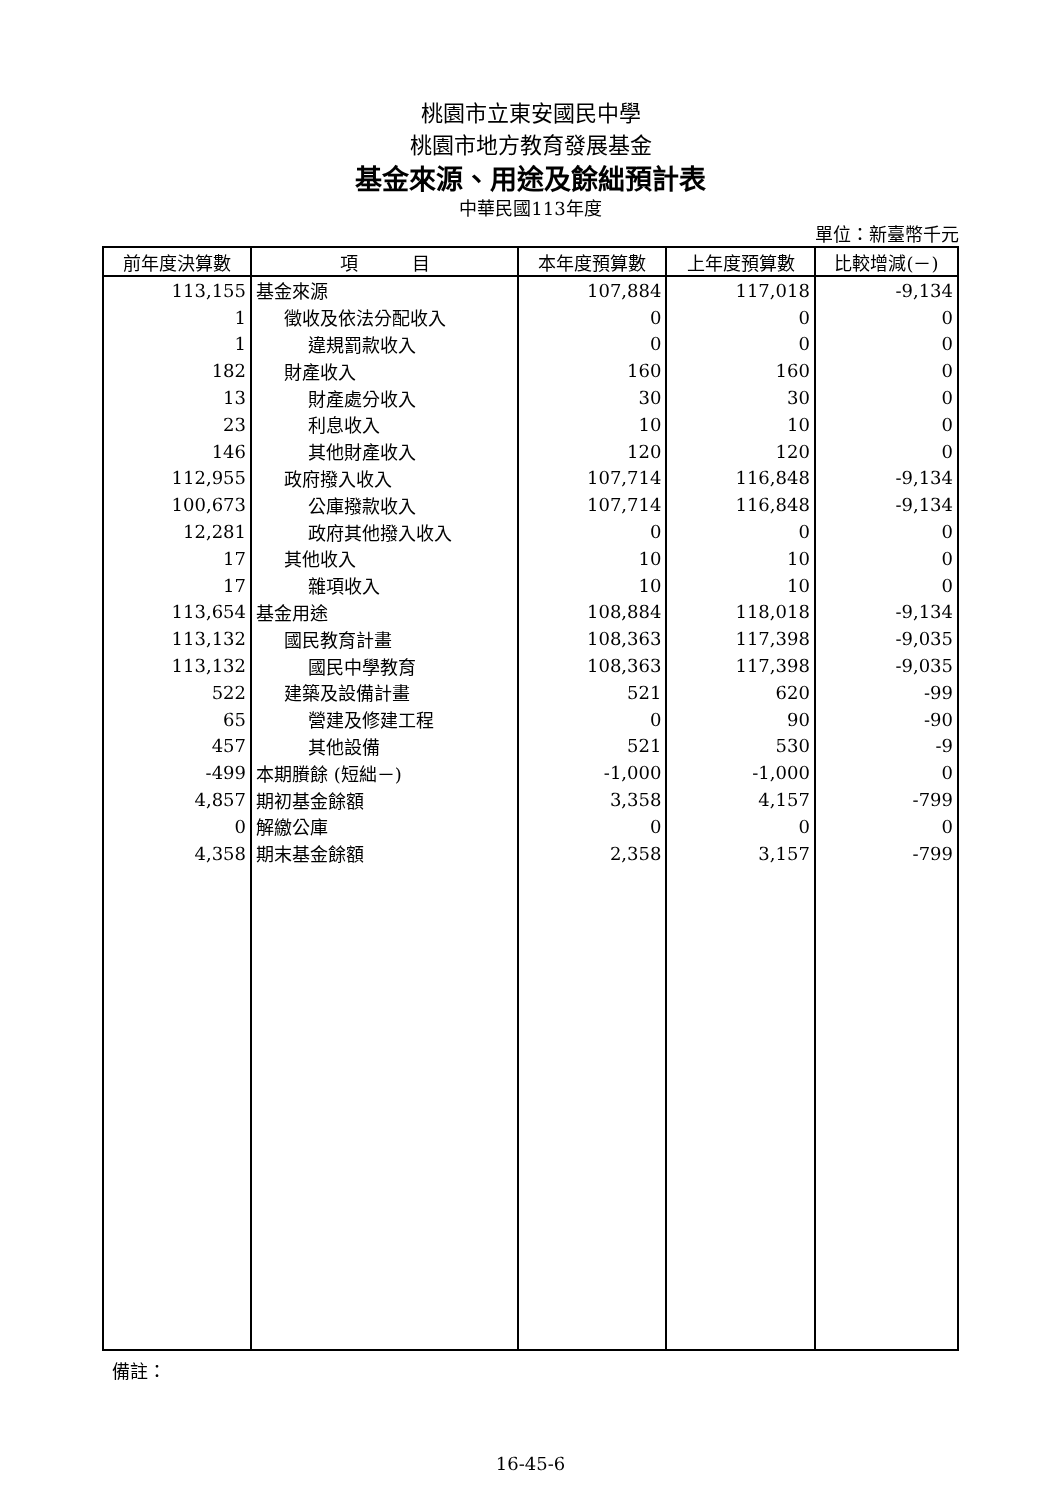桃園市立東安國民中學
桃園市地方教育發展基金
基金來源、用途及餘絀預計表
中華民國113年度
單位：新臺幣千元
| 前年度決算數 | 項 目 | 本年度預算數 | 上年度預算數 | 比較增減(－) |
| --- | --- | --- | --- | --- |
| 113,155 | 基金來源 | 107,884 | 117,018 | -9,134 |
| 1 | 徵收及依法分配收入 | 0 | 0 | 0 |
| 1 | 違規罰款收入 | 0 | 0 | 0 |
| 182 | 財產收入 | 160 | 160 | 0 |
| 13 | 財產處分收入 | 30 | 30 | 0 |
| 23 | 利息收入 | 10 | 10 | 0 |
| 146 | 其他財產收入 | 120 | 120 | 0 |
| 112,955 | 政府撥入收入 | 107,714 | 116,848 | -9,134 |
| 100,673 | 公庫撥款收入 | 107,714 | 116,848 | -9,134 |
| 12,281 | 政府其他撥入收入 | 0 | 0 | 0 |
| 17 | 其他收入 | 10 | 10 | 0 |
| 17 | 雜項收入 | 10 | 10 | 0 |
| 113,654 | 基金用途 | 108,884 | 118,018 | -9,134 |
| 113,132 | 國民教育計畫 | 108,363 | 117,398 | -9,035 |
| 113,132 | 國民中學教育 | 108,363 | 117,398 | -9,035 |
| 522 | 建築及設備計畫 | 521 | 620 | -99 |
| 65 | 營建及修建工程 | 0 | 90 | -90 |
| 457 | 其他設備 | 521 | 530 | -9 |
| -499 | 本期賸餘 (短絀－) | -1,000 | -1,000 | 0 |
| 4,857 | 期初基金餘額 | 3,358 | 4,157 | -799 |
| 0 | 解繳公庫 | 0 | 0 | 0 |
| 4,358 | 期末基金餘額 | 2,358 | 3,157 | -799 |
備註：
16-45-6